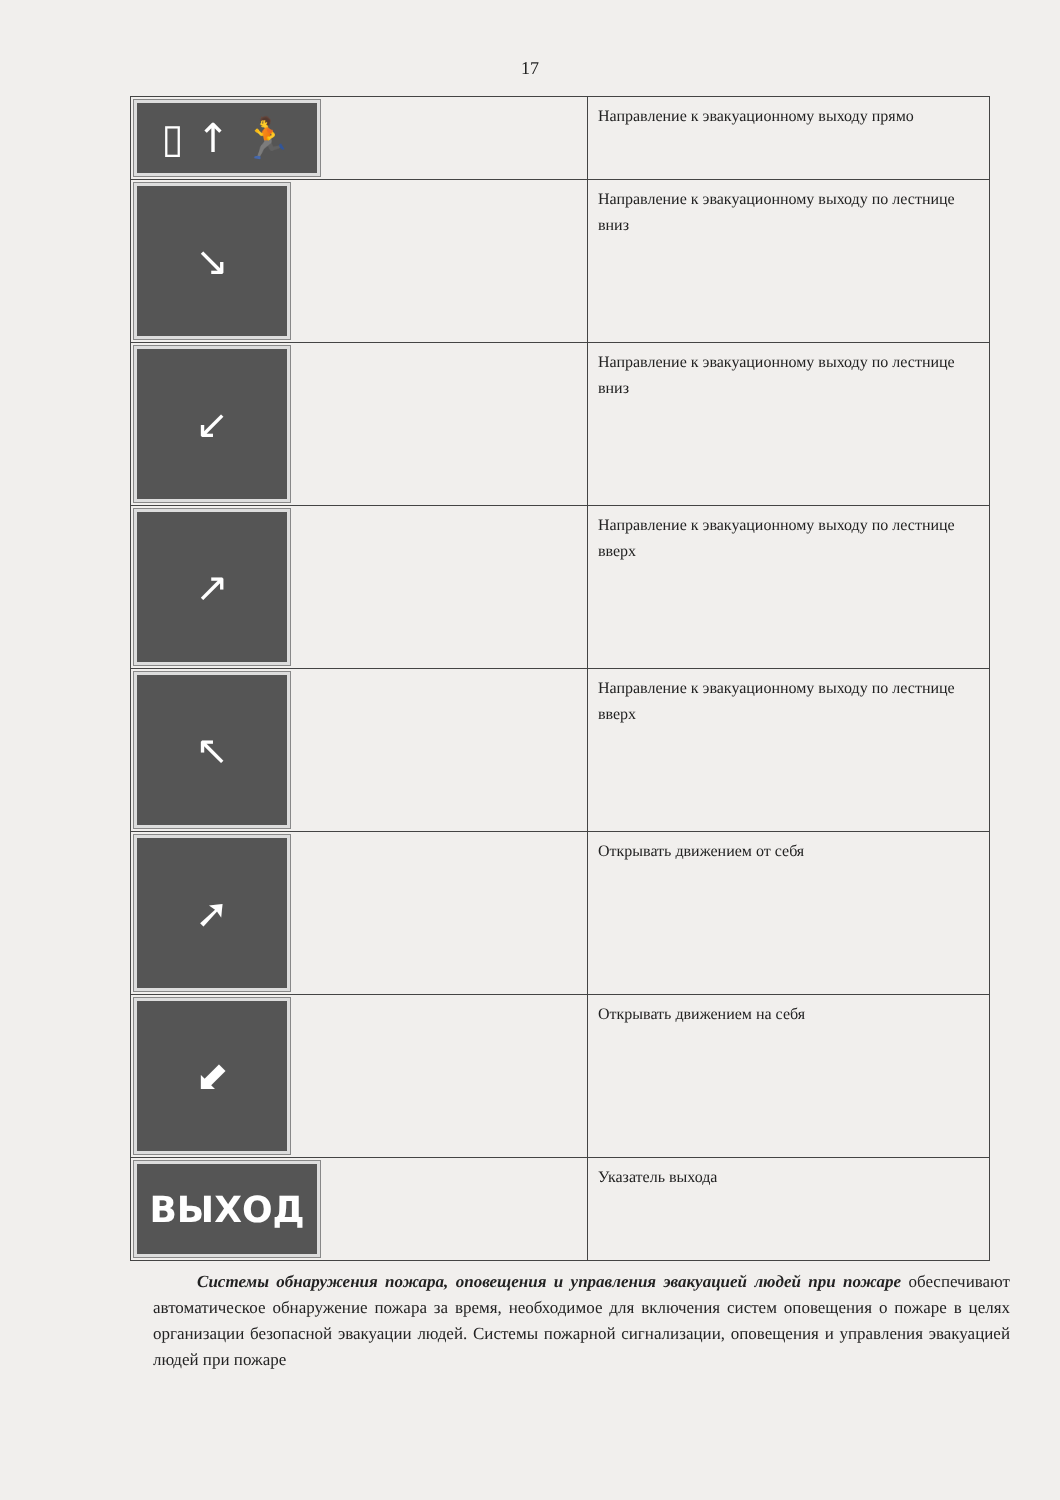17
| ▯ ↑ 🏃 | Направление к эвакуационному выходу прямо |
| ↘ | Направление к эвакуационному выходу по лестнице вниз |
| ↙ | Направление к эвакуационному выходу по лестнице вниз |
| ↗ | Направление к эвакуационному выходу по лестнице вверх |
| ↖ | Направление к эвакуационному выходу по лестнице вверх |
| ➚ | Открывать движением от себя |
| ⬋ | Открывать движением на себя |
| ВЫХОД | Указатель выхода |
Системы обнаружения пожара, оповещения и управления эвакуацией людей при пожаре обеспечивают автоматическое обнаружение пожара за время, необходимое для включения систем оповещения о пожаре в целях организации безопасной эвакуации людей. Системы пожарной сигнализации, оповещения и управления эвакуацией людей при пожаре